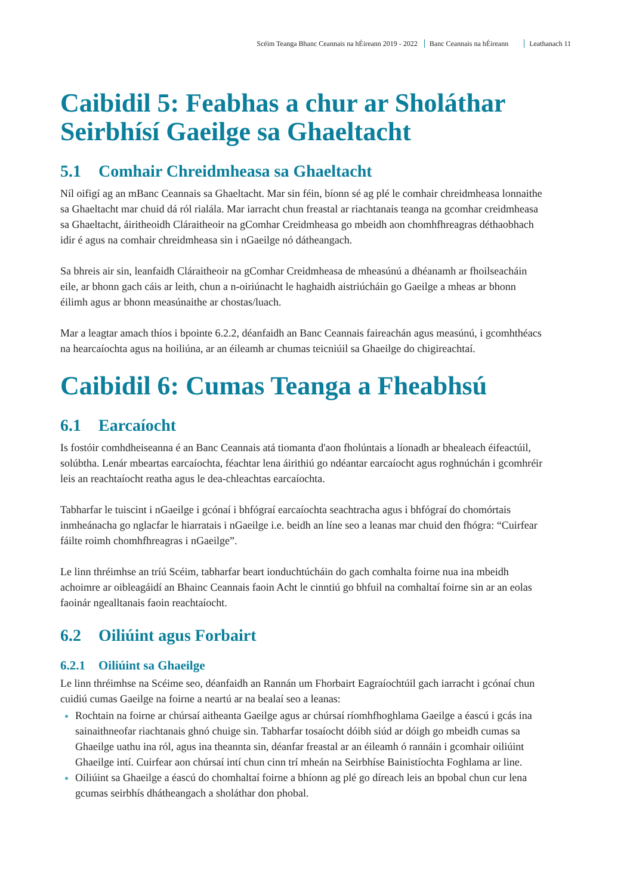Scéim Teanga Bhanc Ceannais na hÉireann 2019 - 2022 Banc Ceannais na hÉireann Leathanach 11
Caibidil 5: Feabhas a chur ar Sholáthar Seirbhísí Gaeilge sa Ghaeltacht
5.1 Comhair Chreidmheasa sa Ghaeltacht
Níl oifigí ag an mBanc Ceannais sa Ghaeltacht. Mar sin féin, bíonn sé ag plé le comhair chreidmheasa lonnaithe sa Ghaeltacht mar chuid dá ról rialála. Mar iarracht chun freastal ar riachtanais teanga na gcomhar creidmheasa sa Ghaeltacht, áiritheoidh Cláraitheoir na gComhar Creidmheasa go mbeidh aon chomhfhreagras déthaobhach idir é agus na comhair chreidmheasa sin i nGaeilge nó dátheangach.
Sa bhreis air sin, leanfaidh Cláraitheoir na gComhar Creidmheasa de mheasúnú a dhéanamh ar fhoilseacháin eile, ar bhonn gach cáis ar leith, chun a n-oiriúnacht le haghaidh aistriúcháin go Gaeilge a mheas ar bhonn éilimh agus ar bhonn measúnaithe ar chostas/luach.
Mar a leagtar amach thíos i bpointe 6.2.2, déanfaidh an Banc Ceannais faireachán agus measúnú, i gcomhthéacs na hearcaíochta agus na hoiliúna, ar an éileamh ar chumas teicniúil sa Ghaeilge do chigireachtaí.
Caibidil 6: Cumas Teanga a Fheabhsú
6.1 Earcaíocht
Is fostóir comhdheiseanna é an Banc Ceannais atá tiomanta d'aon fholúntais a líonadh ar bhealeach éifeactúil, solúbtha. Lenár mbeartas earcaíochta, féachtar lena áirithiú go ndéantar earcaíocht agus roghnúchán i gcomhréir leis an reachtaíocht reatha agus le dea-chleachtas earcaíochta.
Tabharfar le tuiscint i nGaeilge i gcónaí i bhfógraí earcaíochta seachtracha agus i bhfógraí do chomórtais inmheánacha go nglacfar le hiarratais i nGaeilge i.e. beidh an líne seo a leanas mar chuid den fhógra: “Cuirfear fáilte roimh chomhfhreagras i nGaeilge”.
Le linn thréimhse an tríú Scéim, tabharfar beart ionduchtúcháin do gach comhalta foirne nua ina mbeidh achoimre ar oibleagáidí an Bhainc Ceannais faoin Acht le cinntiú go bhfuil na comhaltaí foirne sin ar an eolas faoinár ngealltanais faoin reachtaíocht.
6.2 Oiliúint agus Forbairt
6.2.1 Oiliúint sa Ghaeilge
Le linn thréimhse na Scéime seo, déanfaidh an Rannán um Fhorbairt Eagraíochtúil gach iarracht i gcónaí chun cuidiú cumas Gaeilge na foirne a neartú ar na bealaí seo a leanas:
Rochtain na foirne ar chúrsaí aitheanta Gaeilge agus ar chúrsaí ríomhfhoghlama Gaeilge a éascú i gcás ina sainaithneofar riachtanais ghnó chuige sin. Tabharfar tosaíocht dóibh siúd ar dóigh go mbeidh cumas sa Ghaeilge uathu ina ról, agus ina theannta sin, déanfar freastal ar an éileamh ó rannáin i gcomhair oiliúint Ghaeilge intí. Cuirfear aon chúrsaí intí chun cinn trí mheán na Seirbhíse Bainistíochta Foghlama ar line.
Oiliúint sa Ghaeilge a éascú do chomhaltaí foirne a bhíonn ag plé go díreach leis an bpobal chun cur lena gcumas seirbhís dhátheangach a sholáthar don phobal.